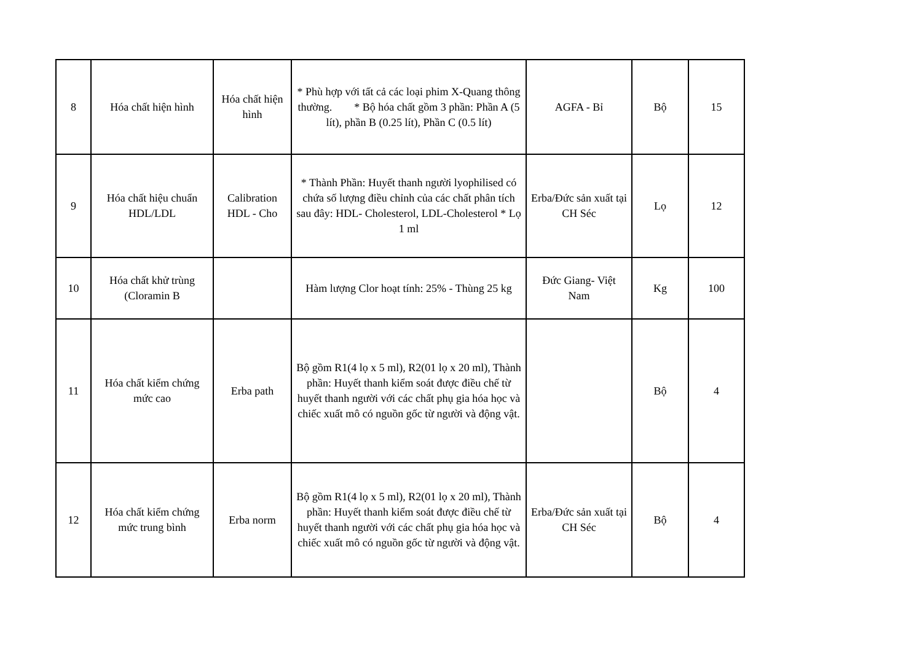| 8 | Hóa chất hiện hình | Hóa chất hiện hình | * Phù hợp với tất cả các loại phim X-Quang thông thường. * Bộ hóa chất gồm 3 phần: Phần A (5 lít), phần B (0.25 lít), Phần C (0.5 lít) | AGFA - Bỉ | Bộ | 15 |
| 9 | Hóa chất hiệu chuẩn HDL/LDL | Calibration HDL - Cho | * Thành Phần: Huyết thanh người lyophilised có chứa số lượng điều chỉnh của các chất phân tích sau đây: HDL- Cholesterol, LDL-Cholesterol * Lọ 1 ml | Erba/Đức sản xuất tại CH Séc | Lọ | 12 |
| 10 | Hóa chất khử trùng (Cloramin B | | Hàm lượng Clor hoạt tính: 25% - Thùng 25 kg | Đức Giang- Việt Nam | Kg | 100 |
| 11 | Hóa chất kiểm chứng mức cao | Erba path | Bộ gồm R1(4 lọ x 5 ml), R2(01 lọ x 20 ml), Thành phần: Huyết thanh kiểm soát được điều chế từ huyết thanh người với các chất phụ gia hóa học và chiếc xuất mô có nguồn gốc từ người và động vật. | | Bộ | 4 |
| 12 | Hóa chất kiểm chứng mức trung bình | Erba norm | Bộ gồm R1(4 lọ x 5 ml), R2(01 lọ x 20 ml), Thành phần: Huyết thanh kiểm soát được điều chế từ huyết thanh người với các chất phụ gia hóa học và chiếc xuất mô có nguồn gốc từ người và động vật. | Erba/Đức sản xuất tại CH Séc | Bộ | 4 |